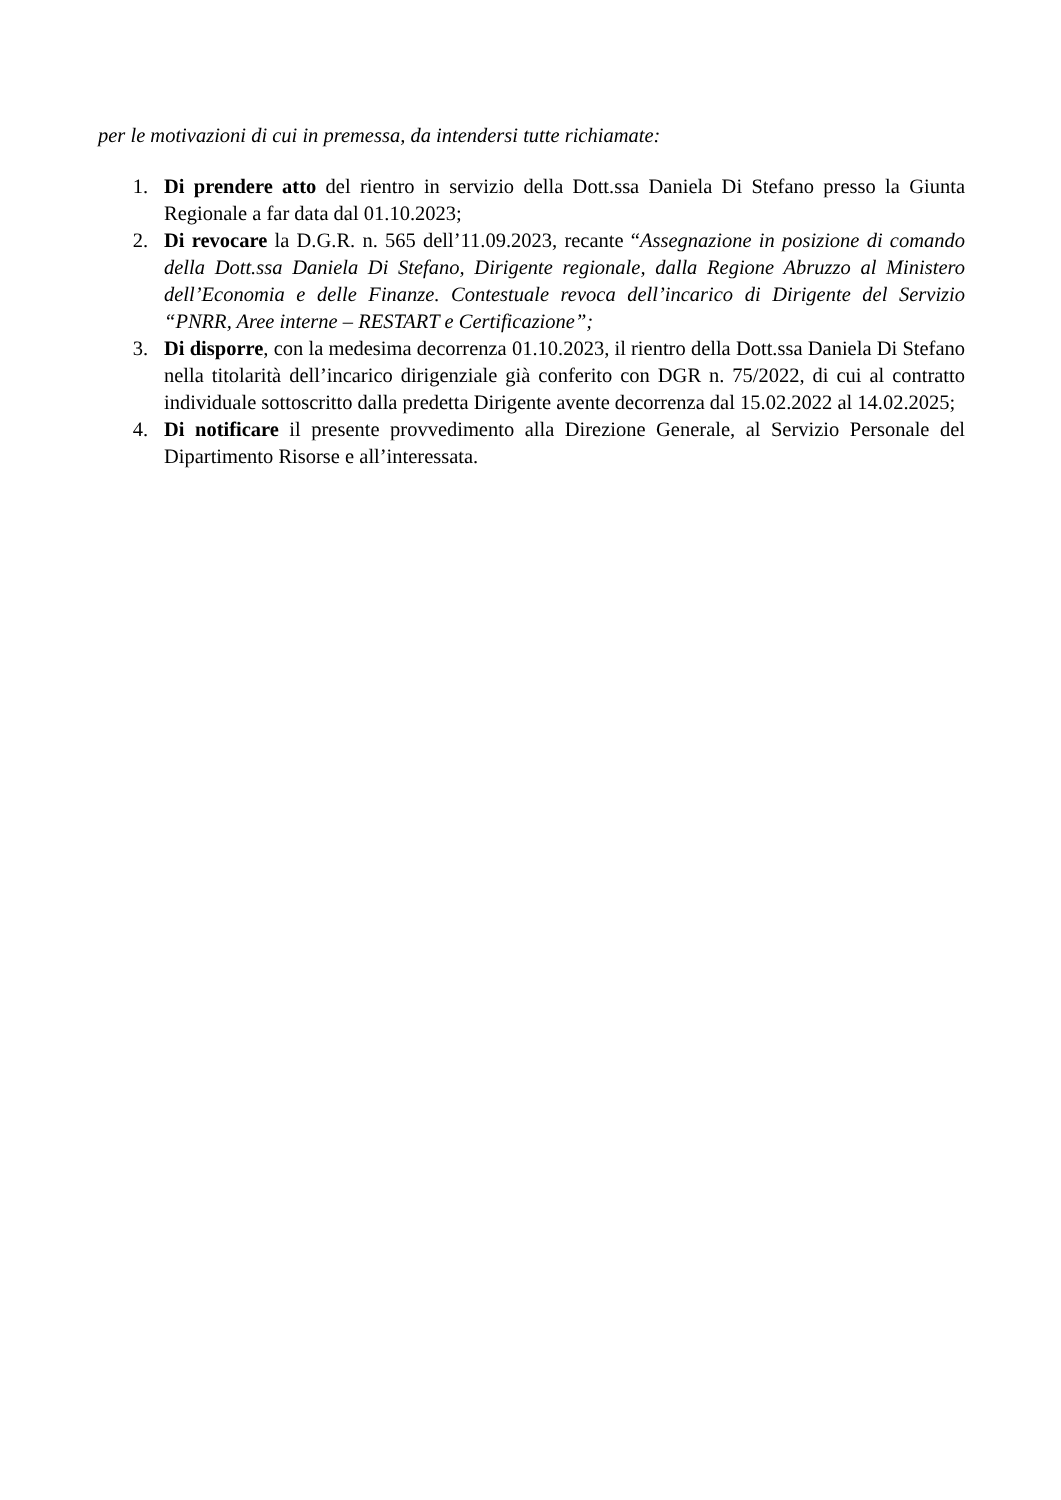per le motivazioni di cui in premessa, da intendersi tutte richiamate:
1. Di prendere atto del rientro in servizio della Dott.ssa Daniela Di Stefano presso la Giunta Regionale a far data dal 01.10.2023;
2. Di revocare la D.G.R. n. 565 dell’11.09.2023, recante “Assegnazione in posizione di comando della Dott.ssa Daniela Di Stefano, Dirigente regionale, dalla Regione Abruzzo al Ministero dell’Economia e delle Finanze. Contestuale revoca dell’incarico di Dirigente del Servizio “PNRR, Aree interne – RESTART e Certificazione”;
3. Di disporre, con la medesima decorrenza 01.10.2023, il rientro della Dott.ssa Daniela Di Stefano nella titolarità dell’incarico dirigenziale già conferito con DGR n. 75/2022, di cui al contratto individuale sottoscritto dalla predetta Dirigente avente decorrenza dal 15.02.2022 al 14.02.2025;
4. Di notificare il presente provvedimento alla Direzione Generale, al Servizio Personale del Dipartimento Risorse e all’interessata.